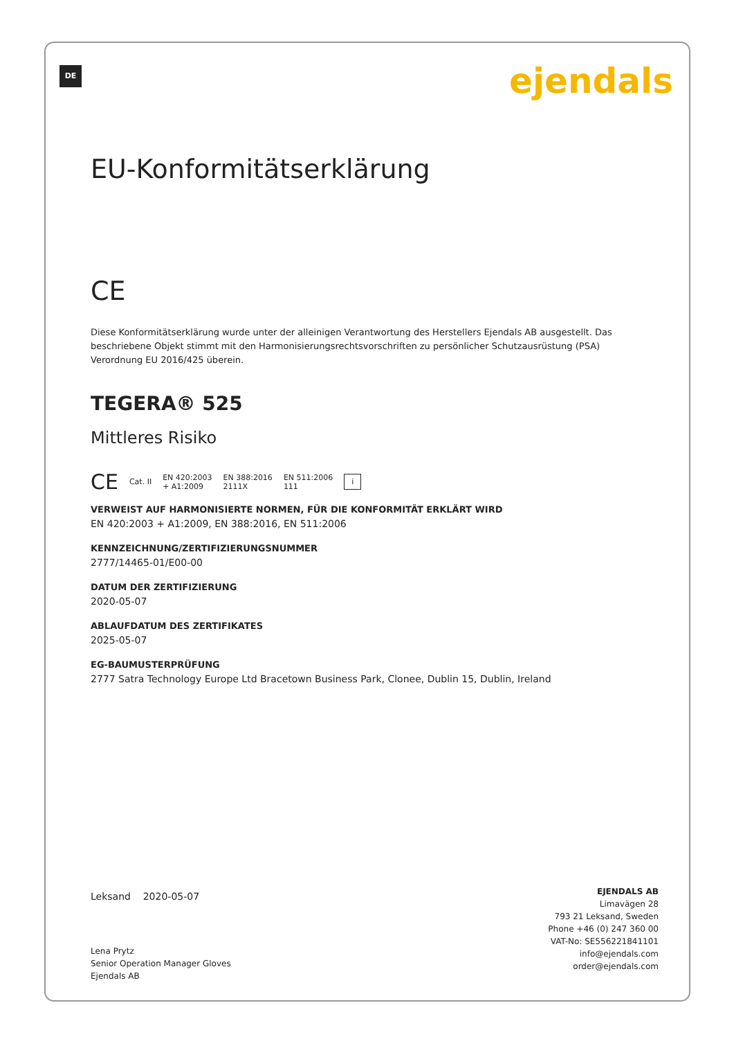DE ejendals
EU-Konformitätserklärung
CE
Diese Konformitätserklärung wurde unter der alleinigen Verantwortung des Herstellers Ejendals AB ausgestellt. Das beschriebene Objekt stimmt mit den Harmonisierungsrechtsvorschriften zu persönlicher Schutzausrüstung (PSA) Verordnung EU 2016/425 überein.
TEGERA® 525
Mittleres Risiko
CE Cat. II EN 420:2003
+ A1:2009 EN 388:2016
2111X EN 511:2006
111 i
VERWEIST AUF HARMONISIERTE NORMEN, FÜR DIE KONFORMITÄT ERKLÄRT WIRD
EN 420:2003 + A1:2009, EN 388:2016, EN 511:2006
KENNZEICHNUNG/ZERTIFIZIERUNGSNUMMER
2777/14465-01/E00-00
DATUM DER ZERTIFIZIERUNG
2020-05-07
ABLAUFDATUM DES ZERTIFIKATES
2025-05-07
EG-BAUMUSTERPRÜFUNG
2777 Satra Technology Europe Ltd Bracetown Business Park, Clonee, Dublin 15, Dublin, Ireland
Leksand 2020-05-07
Lena Prytz
Senior Operation Manager Gloves
Ejendals AB
EJENDALS AB
Limavägen 28
793 21 Leksand, Sweden
Phone +46 (0) 247 360 00
VAT-No: SE556221841101
info@ejendals.com
order@ejendals.com